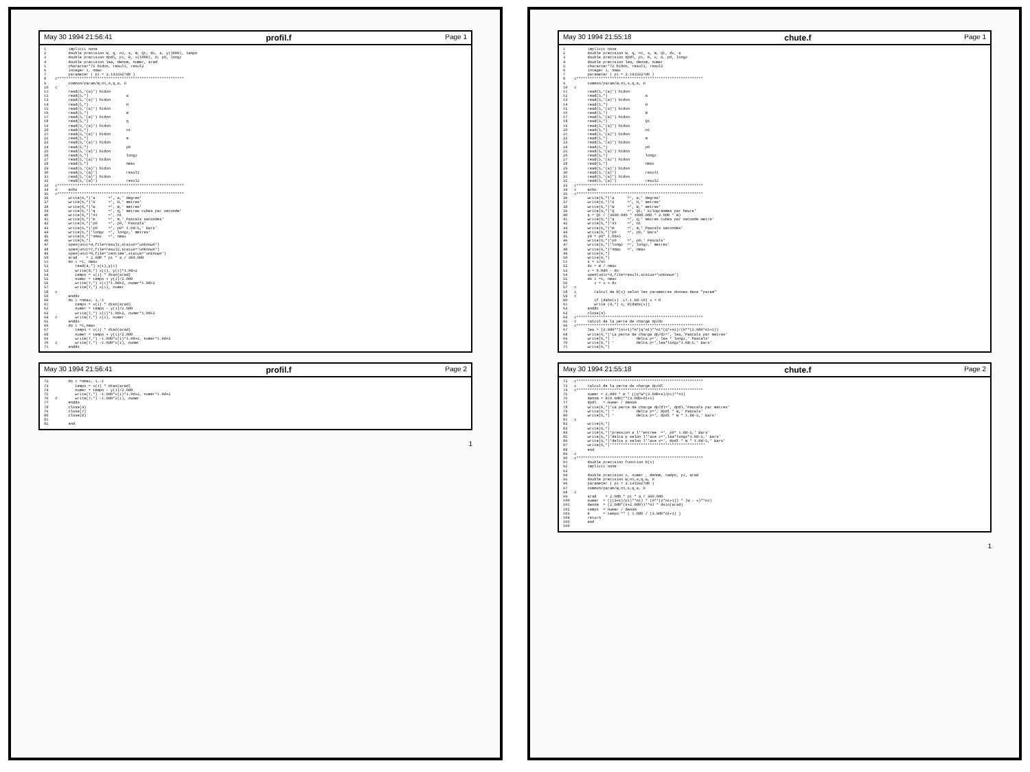May 30 1994 21:56:41 profil.f Page 1
1          implicit none
2          double precision W, q, n1, s, m, Qt, dx, a, y(1000), tempo
3          double precision dpdl, pi, R, x(1000), H, p0, longz
4          double precision lea, denom, numer, arad
5          character*72 bidon, resul1, resul2
6          integer i, nmax
7          parameter ( pi = 3.141592?d0 )
8    c*********************************************************
9          common/param/W,n1,s,q,a, H
10   c
11         read(5,'(a)') bidon
12         read(5,*)                 a
13         read(5,'(a)') bidon
14         read(5,*)                 H
15         read(5,'(a)') bidon
16         read(5,*)                 W
17         read(5,'(a)') bidon
18         read(5,*)                 q
19         read(5,'(a)') bidon
20         read(5,*)                 n1
21         read(5,'(a)') bidon
22         read(5,*)                 m
23         read(5,'(a)') bidon
24         read(5,*)                 p0
25         read(5,'(a)') bidon
26         read(5,*)                 longz
27         read(5,'(a)') bidon
28         read(5,*)                 nmax
29         read(5,'(a)') bidon
30         read(5,'(a)')             resul1
31         read(5,'(a)') bidon
32         read(5,'(a)')             resul2
33   c*********************************************************
34   c     echo
35   c*********************************************************
36         write(6,*)'a      =', a,' degres'
37         write(6,*)'H      =', H,' metres'
38         write(6,*)'W      =', W,' metres'
39         write(6,*)'q      =', q,' metres cubes par seconde'
40         write(6,*)'n1     =', n1
41         write(6,*)'m      =', m,' Pascals secondes'
42         write(6,*)'p0     =', p0,' Pascals'
43         write(6,*)'p0     =', p0* 1.0d-5,' Bars'
44         write(6,*)'longz  =', longz,' metres'
45         write(6,*)'nmax   =', nmax
46         write(6,*)
47         open(unit=4,file=resul1,status='unknown')
48         open(unit=7,file=resul2,status='unknown')
49         open(unit=8,file='centime',status='unknown')
50         arad    = 2.0d0 * pi * a / 360.0d0
51         do i =1, nmax
52            read(4,*) x(i),y(i)
53            write(8,*) x(i), y(i)*1.0d+2
54            tempo = x(i) * dtan(arad)
55            numer = tempo + y(i)/2.0d0
56            write(7,*) x(i)*1.0d+2, numer*1.0d+2
57            write(7,*) x(i), numer
58   c
59         enddo
60         do i =nmax, 1,-1
61            tempo = x(i) * dtan(arad)
62            numer = tempo - y(i)/2.0d0
63            write(7,*) x(i)*1.0d+2, numer*1.0d+2
64   c        write(7,*) x(i), numer
65         enddo
66         do i =1,nmax
67            tempo = x(i) * dtan(arad)
68            numer = tempo + y(i)/2.0d0
69            write(7,*) -1.0d0*x(i)*1.0d+2, numer*1.0d+2
70   c        write(7,*) -1.0d0*x(i), numer
71         enddo
May 30 1994 21:56:41 profil.f Page 2
72         do i =nmax, 1,-1
73            tempo = x(i) * dtan(arad)
74            numer = tempo - y(i)/2.0d0
75            write(7,*) -1.0d0*x(i)*1.0d+2, numer*1.0d+2
76   c        write(7,*) -1.0d0*x(i), numer
77         enddo
78         close(4)
79         close(7)
80         close(8)
81
82         end
1
May 30 1994 21:55:18 chute.f Page 1
1          implicit none
2          double precision W, q, n1, s, m, Qt, dx, a
3          double precision dpdl, pi, R, x, H, p0, longz
4          double precision lea, denom, numer
5          character*72 bidon, resul1, resul2
6          integer i, nmax
7          parameter ( pi = 3.141592?d0 )
8    c*********************************************************
9          common/param/W,n1,s,q,a, H
10   c
11         read(5,'(a)') bidon
12         read(5,*)                 a
13         read(5,'(a)') bidon
14         read(5,*)                 H
15         read(5,'(a)') bidon
16         read(5,*)                 W
17         read(5,'(a)') bidon
18         read(5,*)                 Qt
19         read(5,'(a)') bidon
20         read(5,*)                 n1
21         read(5,'(a)') bidon
22         read(5,*)                 m
23         read(5,'(a)') bidon
24         read(5,*)                 p0
25         read(5,'(a)') bidon
26         read(5,*)                 longz
27         read(5,'(a)') bidon
28         read(5,*)                 nmax
29         read(5,'(a)') bidon
30         read(5,'(a)')             resul1
31         read(5,'(a)') bidon
32         read(5,'(a)')             resul2
33   c*********************************************************
34   c     echo
35   c*********************************************************
36         write(6,*)'a      =', a,' degres'
37         write(6,*)'H      =', H,' metres'
38         write(6,*)'W      =', W,' metres'
39         write(6,*)'Q      =', Qt,' kilogrammes par heure'
40         q = Qt / (3600.0d0 * 1000.0d0 * 2.0d0 * W)
41         write(6,*)'q      =', q,' metres cubes par seconde metre'
42         write(6,*)'n1     =', n1
43         write(6,*)'m      =', m,' Pascals secondes'
44         write(6,*)'p0     =', p0,' Bars'
45         p0 = p0* 1.0d+5
46         write(6,*)'p0     =', p0,' Pascals'
47         write(6,*)'longz  =', longz,' metres'
48         write(6,*)'nmax   =', nmax
49         write(6,*)
50         write(6,*)
51         s = 1/n1
52         dx = W / nmax
53         x = 0.0d0 - dx
54         open(unit=4,file=resul1,status='unknown')
55         do i =1, nmax
56            x = x + dx
57   c
58   c        Calcul de R(x) selon les parametres donnes dans "param"
59   c
60            if (dabs(x) .LT.1.0d-10) x = 0
61            write (4,*) x, R(dabs(x))
62         enddo
63         close(4)
64   c*********************************************************
65   c     Calcul de la perte de charge dp/dz
66   c*********************************************************
67         lea = (2.0d0**(n1+1)*m*(q*n1)**n1*(q*+n1)/(H**(2.0d0*n1+1))
68         write(6,*)'La perte de charge dp/dz=', lea,'Pascals par metres'
69         write(6,*) '          delta p=', lea * longz,' Pascals'
70         write(6,*) '          delta p=',lea*longz*1.0d-5,' Bars'
71         write(6,*)
May 30 1994 21:55:18 chute.f Page 2
72   c*********************************************************
73   c     Calcul de la perte de charge dp/dl
74   c*********************************************************
75         numer = 2.0d0 * m * ((q*W*(3.0d0+s)/pi)**n1)
76         denom = R(0.0d0)**(3.0d0+n1+1)
77         dpdl   = numer / denom
78         write(6,*)'La perte de charge dp/dl=', dpdl,'Pascals par metres'
79         write(6,*) '          delta p=', dpdl * W,' Pascals'
80         write(6,*) '          delta p=', dpdl * W * 1.0d-5,' Bars'
81   c
82         write(6,*)
83         write(6,*)
84         write(6,*)'pression a l''entree  =', p0* 1.0d-5,' Bars'
85         write(6,*)'delta p selon l''axe z=',lea*longz*1.0d-5,' Bars'
86         write(6,*)'delta p selon l''axe x=', dpdl * W * 1.0d-5,' Bars'
87         write(6,*)'*****************************************'
88         end
89   c
90   c*********************************************************
91         double precision function R(x)
92         implicit none
93
94         double precision x, numer , denom, tempo, pi, arad
95         double precision W,n1,s,q,a, H
96         parameter ( pi = 3.141592?d0 )
97         common/param/W,n1,s,q,a, H
98   c
99         arad    = 2.0d0 * pi * a / 360.0d0
100        numer  = (((3+s)/pi)**n1) * (H**(2*n1+1)) * (W - x)**n1)
101        denom  = (2.0d0*(s+2.0d0))**n1 * dsin(arad)
102        tempo  = numer / denom
103        R      = tempo ** ( 1.0d0 / (3.0d0*n1+1) )
104        return
105        end
106
1